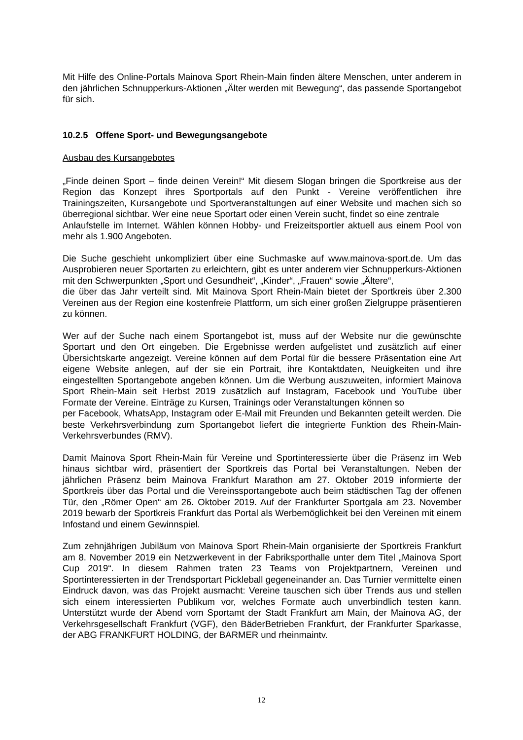Mit Hilfe des Online-Portals Mainova Sport Rhein-Main finden ältere Menschen, unter anderem in den jährlichen Schnupperkurs-Aktionen „Älter werden mit Bewegung“, das passende Sportangebot für sich.
10.2.5 Offene Sport- und Bewegungsangebote
Ausbau des Kursangebotes
„Finde deinen Sport – finde deinen Verein!“ Mit diesem Slogan bringen die Sportkreise aus der Region das Konzept ihres Sportportals auf den Punkt - Vereine veröffentlichen ihre Trainingszeiten, Kursangebote und Sportveranstaltungen auf einer Website und machen sich so überregional sichtbar. Wer eine neue Sportart oder einen Verein sucht, findet so eine zentrale
Anlaufstelle im Internet. Wählen können Hobby- und Freizeitsportler aktuell aus einem Pool von mehr als 1.900 Angeboten.
Die Suche geschieht unkompliziert über eine Suchmaske auf www.mainova-sport.de. Um das Ausprobieren neuer Sportarten zu erleichtern, gibt es unter anderem vier Schnupperkurs-Aktionen mit den Schwerpunkten „Sport und Gesundheit“, „Kinder“, „Frauen“ sowie „Ältere“,
die über das Jahr verteilt sind. Mit Mainova Sport Rhein-Main bietet der Sportkreis über 2.300 Vereinen aus der Region eine kostenfreie Plattform, um sich einer großen Zielgruppe präsentieren zu können.
Wer auf der Suche nach einem Sportangebot ist, muss auf der Website nur die gewünschte Sportart und den Ort eingeben. Die Ergebnisse werden aufgelistet und zusätzlich auf einer Übersichtskarte angezeigt. Vereine können auf dem Portal für die bessere Präsentation eine Art eigene Website anlegen, auf der sie ein Portrait, ihre Kontaktdaten, Neuigkeiten und ihre eingestellten Sportangebote angeben können. Um die Werbung auszuweiten, informiert Mainova Sport Rhein-Main seit Herbst 2019 zusätzlich auf Instagram, Facebook und YouTube über Formate der Vereine. Einträge zu Kursen, Trainings oder Veranstaltungen können so
per Facebook, WhatsApp, Instagram oder E-Mail mit Freunden und Bekannten geteilt werden. Die beste Verkehrsverbindung zum Sportangebot liefert die integrierte Funktion des Rhein-Main-Verkehrsverbundes (RMV).
Damit Mainova Sport Rhein-Main für Vereine und Sportinteressierte über die Präsenz im Web hinaus sichtbar wird, präsentiert der Sportkreis das Portal bei Veranstaltungen. Neben der jährlichen Präsenz beim Mainova Frankfurt Marathon am 27. Oktober 2019 informierte der Sportkreis über das Portal und die Vereinssportangebote auch beim städtischen Tag der offenen Tür, den „Römer Open“ am 26. Oktober 2019. Auf der Frankfurter Sportgala am 23. November 2019 bewarb der Sportkreis Frankfurt das Portal als Werbemöglichkeit bei den Vereinen mit einem Infostand und einem Gewinnspiel.
Zum zehnjährigen Jubiläum von Mainova Sport Rhein-Main organisierte der Sportkreis Frankfurt am 8. November 2019 ein Netzwerkevent in der Fabriksporthalle unter dem Titel „Mainova Sport Cup 2019“. In diesem Rahmen traten 23 Teams von Projektpartnern, Vereinen und Sportinteressierten in der Trendsportart Pickleball gegeneinander an. Das Turnier vermittelte einen Eindruck davon, was das Projekt ausmacht: Vereine tauschen sich über Trends aus und stellen sich einem interessierten Publikum vor, welches Formate auch unverbindlich testen kann. Unterstützt wurde der Abend vom Sportamt der Stadt Frankfurt am Main, der Mainova AG, der Verkehrsgesellschaft Frankfurt (VGF), den BäderBetrieben Frankfurt, der Frankfurter Sparkasse, der ABG FRANKFURT HOLDING, der BARMER und rheinmaintv.
12